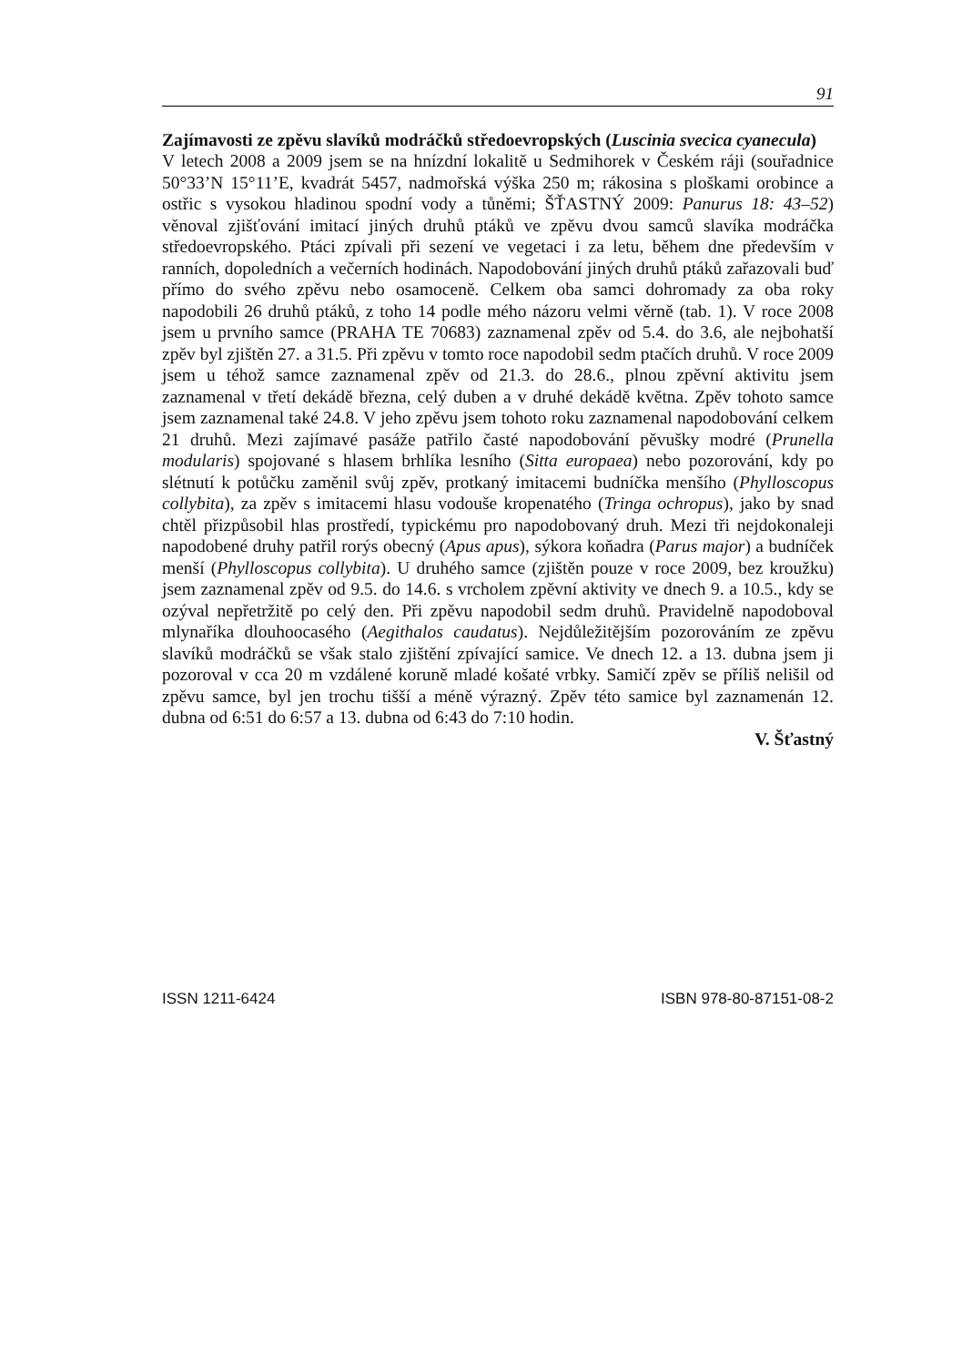91
Zajímavosti ze zpěvu slavíků modráčků středoevropských (Luscinia svecica cyanecula)
V letech 2008 a 2009 jsem se na hnízdní lokalitě u Sedmihorek v Českém ráji (souřadnice 50°33’N 15°11’E, kvadrát 5457, nadmořská výška 250 m; rákosina s ploškami orobince a ostřic s vysokou hladinou spodní vody a tůněmi; ŠŤASTNÝ 2009: Panurus 18: 43–52) věnoval zjišťování imitací jiných druhů ptáků ve zpěvu dvou samců slavíka modráčka středoevropského. Ptáci zpívali při sezení ve vegetaci i za letu, během dne především v ranních, dopoledních a večerních hodinách. Napodobování jiných druhů ptáků zařazovali buď přímo do svého zpěvu nebo osamoceně. Celkem oba samci dohromady za oba roky napodobili 26 druhů ptáků, z toho 14 podle mého názoru velmi věrně (tab. 1). V roce 2008 jsem u prvního samce (PRAHA TE 70683) zaznamenal zpěv od 5.4. do 3.6, ale nejbohatší zpěv byl zjištěn 27. a 31.5. Při zpěvu v tomto roce napodobil sedm ptačích druhů. V roce 2009 jsem u téhož samce zaznamenal zpěv od 21.3. do 28.6., plnou zpěvní aktivitu jsem zaznamenal v třetí dekádě března, celý duben a v druhé dekádě května. Zpěv tohoto samce jsem zaznamenal také 24.8. V jeho zpěvu jsem tohoto roku zaznamenal napodobování celkem 21 druhů. Mezi zajímavé pasáže patřilo časté napodobování pěvušky modré (Prunella modularis) spojované s hlasem brhlíka lesního (Sitta europaea) nebo pozorování, kdy po slétnutí k potůčku zaměnil svůj zpěv, protkaný imitacemi budníčka menšího (Phylloscopus collybita), za zpěv s imitacemi hlasu vodouše kropenatého (Tringa ochropus), jako by snad chtěl přizpůsobil hlas prostředí, typickému pro napodobovaný druh. Mezi tři nejdokonaleji napodobené druhy patřil rorýs obecný (Apus apus), sýkora koňadra (Parus major) a budníček menší (Phylloscopus collybita). U druhého samce (zjištěn pouze v roce 2009, bez kroužku) jsem zaznamenal zpěv od 9.5. do 14.6. s vrcholem zpěvní aktivity ve dnech 9. a 10.5., kdy se ozýval nepřetržitě po celý den. Při zpěvu napodobil sedm druhů. Pravidelně napodoboval mlynaříka dlouhoocasého (Aegithalos caudatus). Nejdůležitějším pozorováním ze zpěvu slavíků modráčků se však stalo zjištění zpívající samice. Ve dnech 12. a 13. dubna jsem ji pozoroval v cca 20 m vzdálené koruně mladé košaté vrbky. Samičí zpěv se příliš nelišil od zpěvu samce, byl jen trochu tišší a méně výrazný. Zpěv této samice byl zaznamenán 12. dubna od 6:51 do 6:57 a 13. dubna od 6:43 do 7:10 hodin.
V. Šťastný
ISSN 1211-6424 ISBN 978-80-87151-08-2